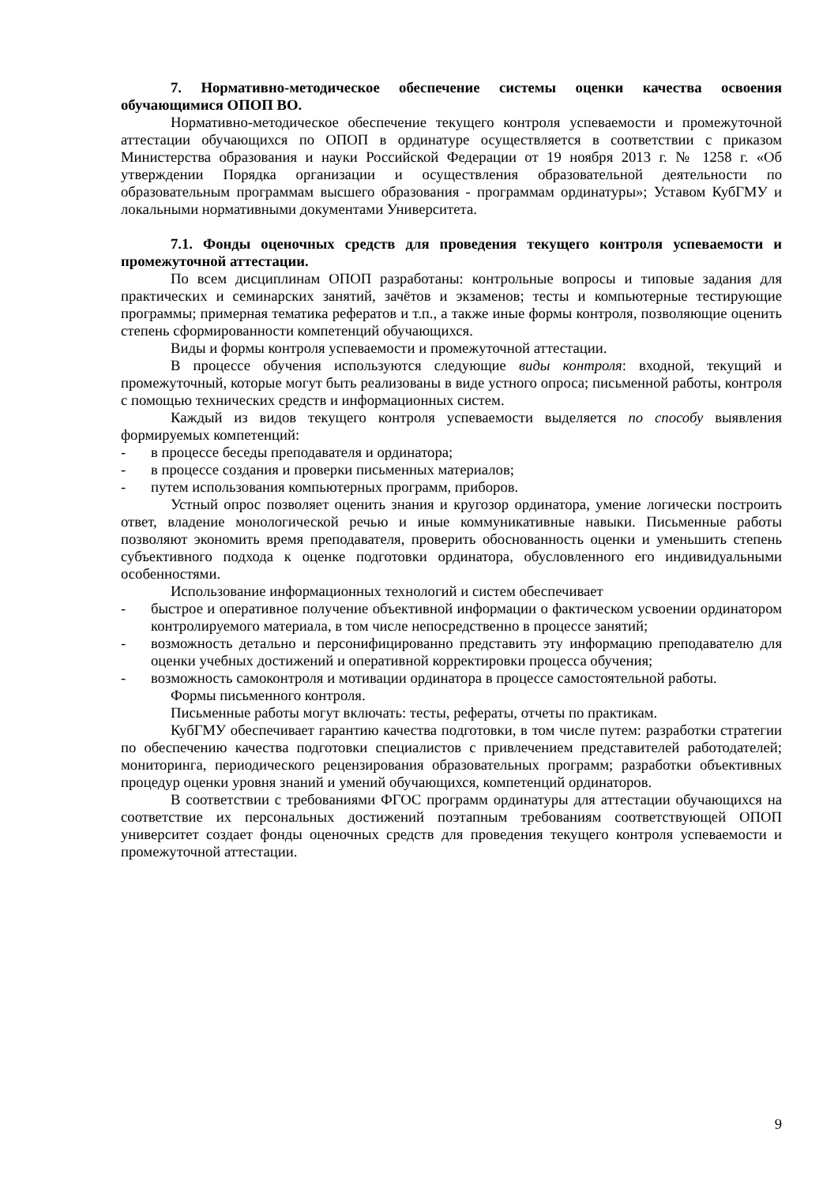7. Нормативно-методическое обеспечение системы оценки качества освоения обучающимися ОПОП ВО.
Нормативно-методическое обеспечение текущего контроля успеваемости и промежуточной аттестации обучающихся по ОПОП в ординатуре осуществляется в соответствии с приказом Министерства образования и науки Российской Федерации от 19 ноября 2013 г. № 1258 г. «Об утверждении Порядка организации и осуществления образовательной деятельности по образовательным программам высшего образования - программам ординатуры»; Уставом КубГМУ и локальными нормативными документами Университета.
7.1. Фонды оценочных средств для проведения текущего контроля успеваемости и промежуточной аттестации.
По всем дисциплинам ОПОП разработаны: контрольные вопросы и типовые задания для практических и семинарских занятий, зачётов и экзаменов; тесты и компьютерные тестирующие программы; примерная тематика рефератов и т.п., а также иные формы контроля, позволяющие оценить степень сформированности компетенций обучающихся.
Виды и формы контроля успеваемости и промежуточной аттестации.
В процессе обучения используются следующие виды контроля: входной, текущий и промежуточный, которые могут быть реализованы в виде устного опроса; письменной работы, контроля с помощью технических средств и информационных систем.
Каждый из видов текущего контроля успеваемости выделяется по способу выявления формируемых компетенций:
- в процессе беседы преподавателя и ординатора;
- в процессе создания и проверки письменных материалов;
- путем использования компьютерных программ, приборов.
Устный опрос позволяет оценить знания и кругозор ординатора, умение логически построить ответ, владение монологической речью и иные коммуникативные навыки. Письменные работы позволяют экономить время преподавателя, проверить обоснованность оценки и уменьшить степень субъективного подхода к оценке подготовки ординатора, обусловленного его индивидуальными особенностями.
Использование информационных технологий и систем обеспечивает
- быстрое и оперативное получение объективной информации о фактическом усвоении ординатором контролируемого материала, в том числе непосредственно в процессе занятий;
- возможность детально и персонифицированно представить эту информацию преподавателю для оценки учебных достижений и оперативной корректировки процесса обучения;
- возможность самоконтроля и мотивации ординатора в процессе самостоятельной работы.
Формы письменного контроля.
Письменные работы могут включать: тесты, рефераты, отчеты по практикам.
КубГМУ обеспечивает гарантию качества подготовки, в том числе путем: разработки стратегии по обеспечению качества подготовки специалистов с привлечением представителей работодателей; мониторинга, периодического рецензирования образовательных программ; разработки объективных процедур оценки уровня знаний и умений обучающихся, компетенций ординаторов.
В соответствии с требованиями ФГОС программ ординатуры для аттестации обучающихся на соответствие их персональных достижений поэтапным требованиям соответствующей ОПОП университет создает фонды оценочных средств для проведения текущего контроля успеваемости и промежуточной аттестации.
9